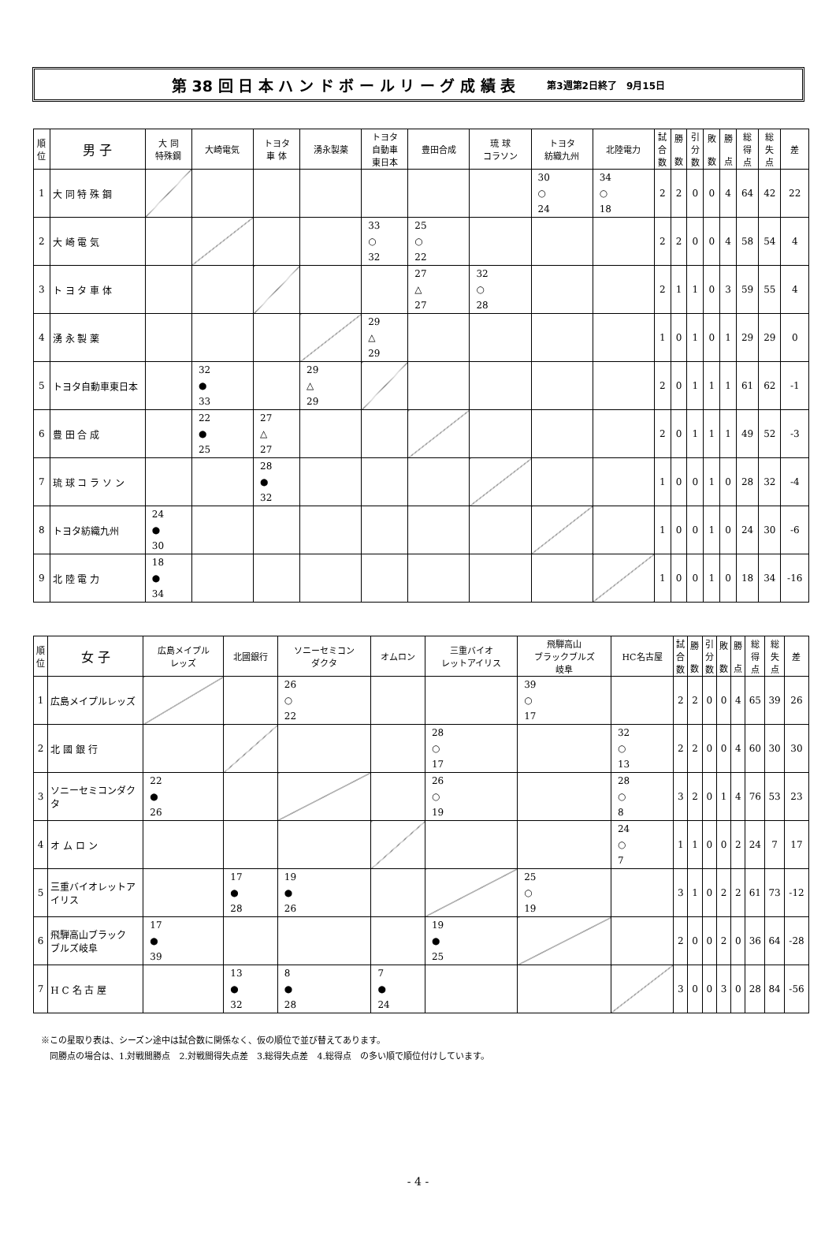第 38 回 日 本 ハ ン ド ボ ー ル リ ー グ 成 績 表 第3週第2日終了　9月15日
| 順 位 | 男 子 | 大 同 特殊鋼 | 大崎電気 | トヨタ 車 体 | 湧永製薬 | トヨタ 自動車 東日本 | 豊田合成 | 琉 球 コラソン | トヨタ 紡織九州 | 北陸電力 | 試 合 数 | 勝 数 | 引 分 数 | 敗 数 | 勝 点 | 総 得 点 | 総 失 点 | 差 |
| --- | --- | --- | --- | --- | --- | --- | --- | --- | --- | --- | --- | --- | --- | --- | --- | --- | --- | --- |
| 1 | 大 同 特 殊 鋼 | | | | | | | | 30 ○ 24 | 34 ○ 18 | 2 | 2 | 0 | 0 | 4 | 64 | 42 | 22 |
| 2 | 大 崎 電 気 | | | | | 33 ○ 32 | 25 ○ 22 | | | | 2 | 2 | 0 | 0 | 4 | 58 | 54 | 4 |
| 3 | ト ヨ タ 車 体 | | | | | | 27 △ 27 | 32 ○ 28 | | | 2 | 1 | 1 | 0 | 3 | 59 | 55 | 4 |
| 4 | 湧 永 製 薬 | | | | | 29 △ 29 | | | | | 1 | 0 | 1 | 0 | 1 | 29 | 29 | 0 |
| 5 | トヨタ自動車東日本 | | 32 ● 33 | | 29 △ 29 | | | | | | 2 | 0 | 1 | 1 | 1 | 61 | 62 | -1 |
| 6 | 豊 田 合 成 | | 22 ● 25 | 27 △ 27 | | | | | | | 2 | 0 | 1 | 1 | 1 | 49 | 52 | -3 |
| 7 | 琉 球 コ ラ ソ ン | | | 28 ● 32 | | | | | | | 1 | 0 | 0 | 1 | 0 | 28 | 32 | -4 |
| 8 | トヨタ紡織九州 | 24 ● 30 | | | | | | | | | 1 | 0 | 0 | 1 | 0 | 24 | 30 | -6 |
| 9 | 北 陸 電 力 | 18 ● 34 | | | | | | | | | 1 | 0 | 0 | 1 | 0 | 18 | 34 | -16 |
| 順 位 | 女 子 | 広島メイプル レッズ | 北國銀行 | ソニーセミコン ダクタ | オムロン | 三重バイオ レットアイリス | 飛騨高山 ブラックブルズ 岐阜 | HC名古屋 | 試 合 数 | 勝 数 | 引 分 数 | 敗 数 | 勝 点 | 総 得 点 | 総 失 点 | 差 |
| --- | --- | --- | --- | --- | --- | --- | --- | --- | --- | --- | --- | --- | --- | --- | --- | --- |
| 1 | 広島メイプルレッズ | | | 26 ○ 22 | | | 39 ○ 17 | | 2 | 2 | 0 | 0 | 4 | 65 | 39 | 26 |
| 2 | 北 國 銀 行 | | | | | 28 ○ 17 | | 32 ○ 13 | 2 | 2 | 0 | 0 | 4 | 60 | 30 | 30 |
| 3 | ソニーセミコンダクタ | 22 ● 26 | | | | 26 ○ 19 | | 28 ○ 8 | 3 | 2 | 0 | 1 | 4 | 76 | 53 | 23 |
| 4 | オ ム ロ ン | | | | | | | 24 ○ 7 | 1 | 1 | 0 | 0 | 2 | 24 | 7 | 17 |
| 5 | 三重バイオレットアイリス | | 17 ● 28 | 19 ● 26 | | | 25 ○ 19 | | 3 | 1 | 0 | 2 | 2 | 61 | 73 | -12 |
| 6 | 飛騨高山ブラック ブルズ岐阜 | 17 ● 39 | | | | 19 ● 25 | | | 2 | 0 | 0 | 2 | 0 | 36 | 64 | -28 |
| 7 | H C 名 古 屋 | | 13 ● 32 | 8 ● 28 | 7 ● 24 | | | | 3 | 0 | 0 | 3 | 0 | 28 | 84 | -56 |
※この星取り表は、シーズン途中は試合数に関係なく、仮の順位で並び替えてあります。
　同勝点の場合は、1.対戦間勝点　2.対戦間得失点差　3.総得失点差　4.総得点　の多い順で順位付けしています。
- 4 -